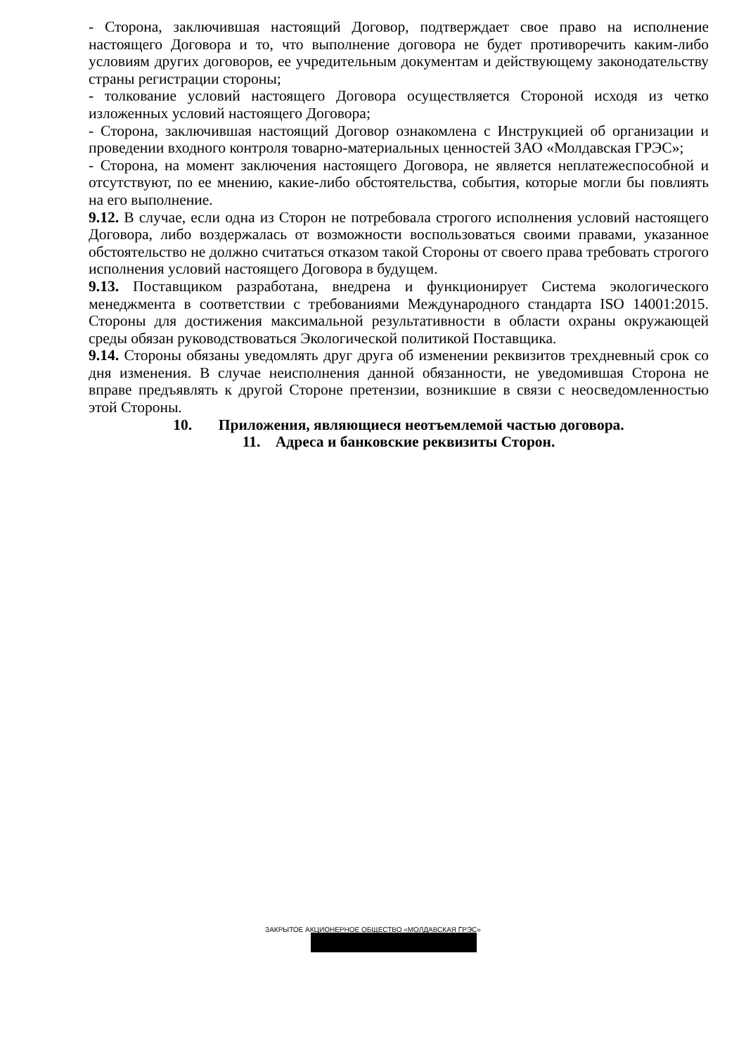- Сторона, заключившая настоящий Договор, подтверждает свое право на исполнение настоящего Договора и то, что выполнение договора не будет противоречить каким-либо условиям других договоров, ее учредительным документам и действующему законодательству страны регистрации стороны;
- толкование условий настоящего Договора осуществляется Стороной исходя из четко изложенных условий настоящего Договора;
- Сторона, заключившая настоящий Договор ознакомлена с Инструкцией об организации и проведении входного контроля товарно-материальных ценностей ЗАО «Молдавская ГРЭС»;
- Сторона, на момент заключения настоящего Договора, не является неплатежеспособной и отсутствуют, по ее мнению, какие-либо обстоятельства, события, которые могли бы повлиять на его выполнение.
9.12. В случае, если одна из Сторон не потребовала строгого исполнения условий настоящего Договора, либо воздержалась от возможности воспользоваться своими правами, указанное обстоятельство не должно считаться отказом такой Стороны от своего права требовать строгого исполнения условий настоящего Договора в будущем.
9.13. Поставщиком разработана, внедрена и функционирует Система экологического менеджмента в соответствии с требованиями Международного стандарта ISO 14001:2015. Стороны для достижения максимальной результативности в области охраны окружающей среды обязан руководствоваться Экологической политикой Поставщика.
9.14. Стороны обязаны уведомлять друг друга об изменении реквизитов трехдневный срок со дня изменения. В случае неисполнения данной обязанности, не уведомившая Сторона не вправе предъявлять к другой Стороне претензии, возникшие в связи с неосведомленностью этой Стороны.
10. Приложения, являющиеся неотъемлемой частью договора.
11. Адреса и банковские реквизиты Сторон.
ЗАКРЫТОЕ АКЦИОНЕРНОЕ ОБЩЕСТВО «МОЛДАВСКАЯ ГРЭС»